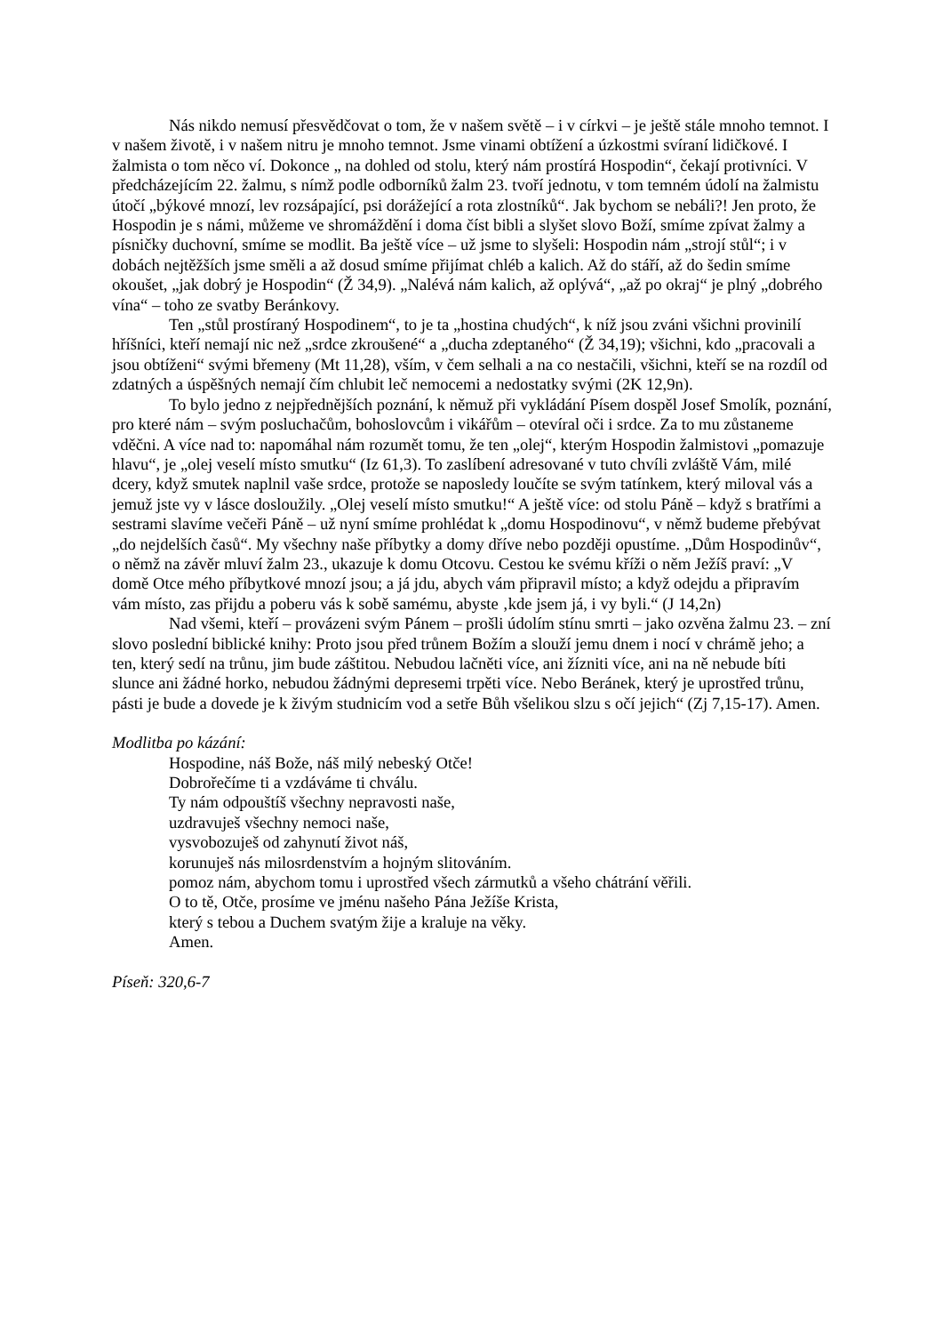Nás nikdo nemusí přesvědčovat o tom, že v našem světě – i v církvi – je ještě stále mnoho temnot. I v našem životě, i v našem nitru je mnoho temnot. Jsme vinami obtížení a úzkostmi svíraní lidičkové. I žalmista o tom něco ví. Dokonce „ na dohled od stolu, který nám prostírá Hospodin“, čekají protivníci. V předcházejícím 22. žalmu, s nímž podle odborníků žalm 23. tvoří jednotu, v tom temném údolí na žalmistu útočí „býkové mnozí, lev rozsápající, psi dorážející a rota zlostníků“. Jak bychom se nebáli?! Jen proto, že Hospodin je s námi, můžeme ve shromáždění i doma číst bibli a slyšet slovo Boží, smíme zpívat žalmy a písničky duchovní, smíme se modlit. Ba ještě více – už jsme to slyšeli: Hospodin nám „strojí stůl“; i v dobách nejtěžších jsme směli a až dosud smíme přijímat chléb a kalich. Až do stáří, až do šedin smíme okoušet, „jak dobrý je Hospodin“ (Ž 34,9). „Nalévá nám kalich, až oplývá“, „až po okraj“ je plný „dobrého vína“ – toho ze svatby Beránkovy.
Ten „stůl prostíraný Hospodinem“, to je ta „hostina chudých“, k níž jsou zváni všichni provinilí hříšníci, kteří nemají nic než „srdce zkroušené“ a „ducha zdeptaného“ (Ž 34,19); všichni, kdo „pracovali a jsou obtíženi“ svými břemeny (Mt 11,28), vším, v čem selhali a na co nestačili, všichni, kteří se na rozdíl od zdatných a úspěšných nemají čím chlubit leč nemocemi a nedostatky svými (2K 12,9n).
To bylo jedno z nejpřednějších poznání, k němuž při vykládání Písem dospěl Josef Smolík, poznání, pro které nám – svým posluchačům, bohoslovcům i vikářům – otevíral oči i srdce. Za to mu zůstaneme vděčni. A více nad to: napomáhal nám rozumět tomu, že ten „olej“, kterým Hospodin žalmistovi „pomazuje hlavu“, je „olej veselí místo smutku“ (Iz 61,3). To zaslíbení adresované v tuto chvíli zvláště Vám, milé dcery, když smutek naplnil vaše srdce, protože se naposledy loučíte se svým tatínkem, který miloval vás a jemuž jste vy v lásce dosloužily. „Olej veselí místo smutku!“ A ještě více: od stolu Páně – když s bratřími a sestrami slavíme večeři Páně – už nyní smíme prohlédat k „domu Hospodinovu“, v němž budeme přebývat „do nejdelších časů“. My všechny naše příbytky a domy dříve nebo později opustíme. „Dům Hospodinův“, o němž na závěr mluví žalm 23., ukazuje k domu Otcovu. Cestou ke svému kříži o něm Ježíš praví: „V domě Otce mého příbytkové mnozí jsou; a já jdu, abych vám připravil místo; a když odejdu a připravím vám místo, zas přijdu a poberu vás k sobě samému, abyste ‚kde jsem já, i vy byli.“ (J 14,2n)
Nad všemi, kteří – provázeni svým Pánem – prošli údolím stínu smrti – jako ozvěna žalmu 23. – zní slovo poslední biblické knihy: Proto jsou před trůnem Božím a slouží jemu dnem i nocí v chrámě jeho; a ten, který sedí na trůnu, jim bude záštitou. Nebudou lačněti více, ani žízniti více, ani na ně nebude bíti slunce ani žádné horko, nebudou žádnými depresemi trpěti více. Nebo Beránek, který je uprostřed trůnu, pásti je bude a dovede je k živým studnicím vod a setře Bůh všelikou slzu s očí jejich“ (Zj 7,15-17). Amen.
Modlitba po kázání:
Hospodine, náš Bože, náš milý nebeský Otče!
Dobrořečíme ti a vzdáváme ti chválu.
Ty nám odpouštíš všechny nepravosti naše,
uzdravuješ všechny nemoci naše,
vysvobozuješ od zahynutí život náš,
korunuješ nás milosrdenstvím a hojným slitováním.
pomoz nám, abychom tomu i uprostřed všech zármutků a všeho chátrání věřili.
O to tě, Otče, prosíme ve jménu našeho Pána Ježíše Krista,
který s tebou a Duchem svatým žije a kraluje na věky.
Amen.
Píseň: 320,6-7